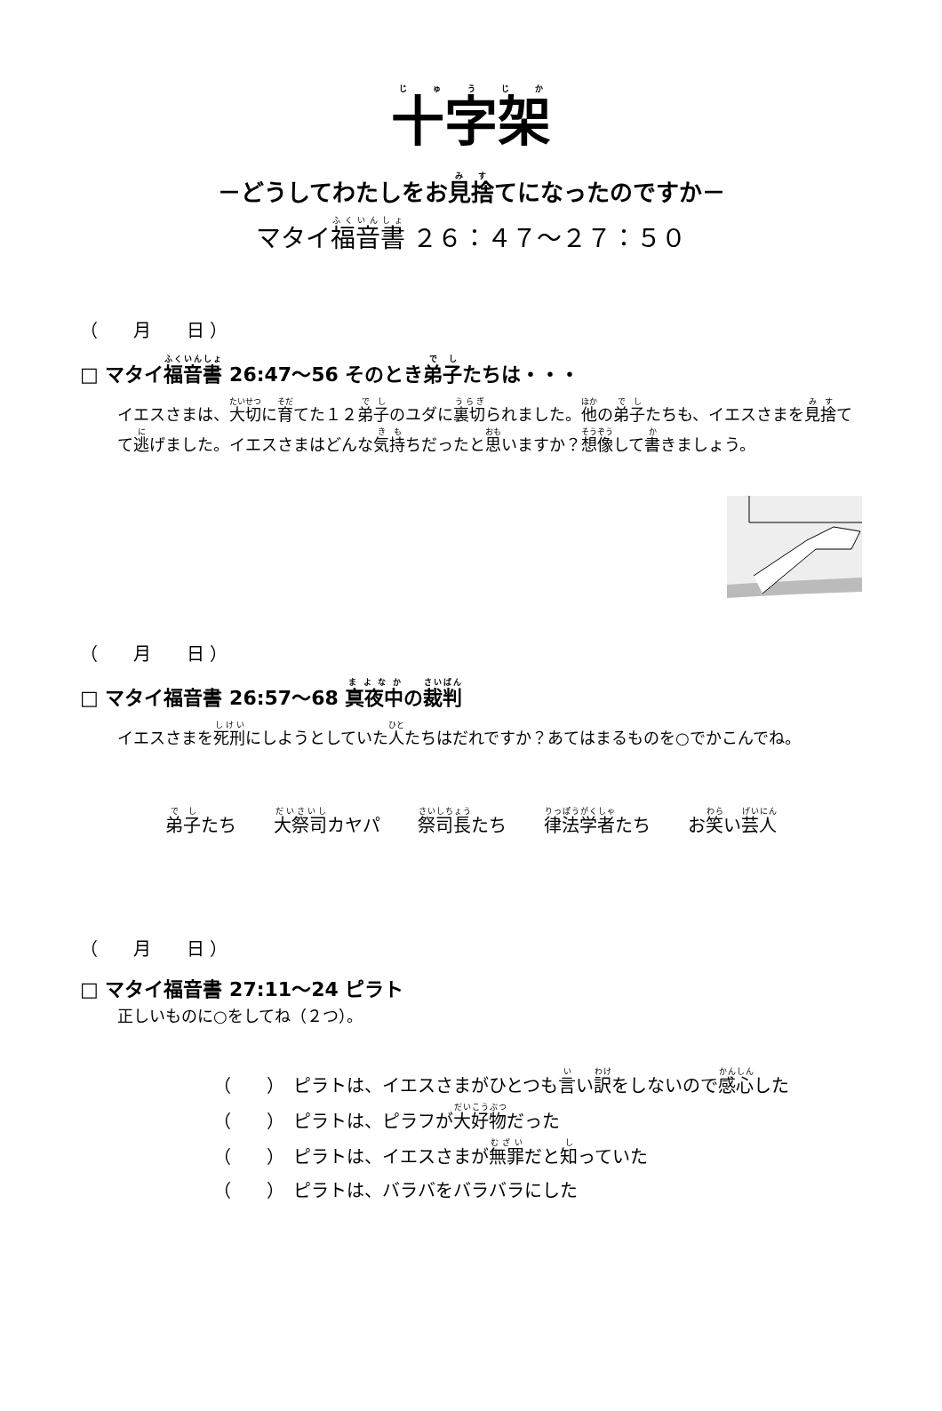十字架
－どうしてわたしをお見捨てになったのですか－
マタイ福音書 ２６：４７～２７：５０
（　　月　　日 ）
□ マタイ福音書 26:47～56 そのとき弟子たちは・・・
イエスさまは、大切に育てた１２弟子のユダに裏切られました。他の弟子たちも、イエスさまを見捨てて逃げました。イエスさまはどんな気持ちだったと思いますか？想像して書きましょう。
（　　月　　日 ）
□ マタイ福音書 26:57～68 真夜中の裁判
イエスさまを死刑にしようとしていた人たちはだれですか？あてはまるものを○でかこんでね。
弟子たち 大祭司カヤパ 祭司長たち 律法学者たち お笑い芸人
（　　月　　日 ）
□ マタイ福音書 27:11～24 ピラト
正しいものに○をしてね（２つ）。
（　　）　ピラトは、イエスさまがひとつも言い訳をしないので感心した
（　　）　ピラトは、ピラフが大好物だった
（　　）　ピラトは、イエスさまが無罪だと知っていた
（　　）　ピラトは、バラバをバラバラにした